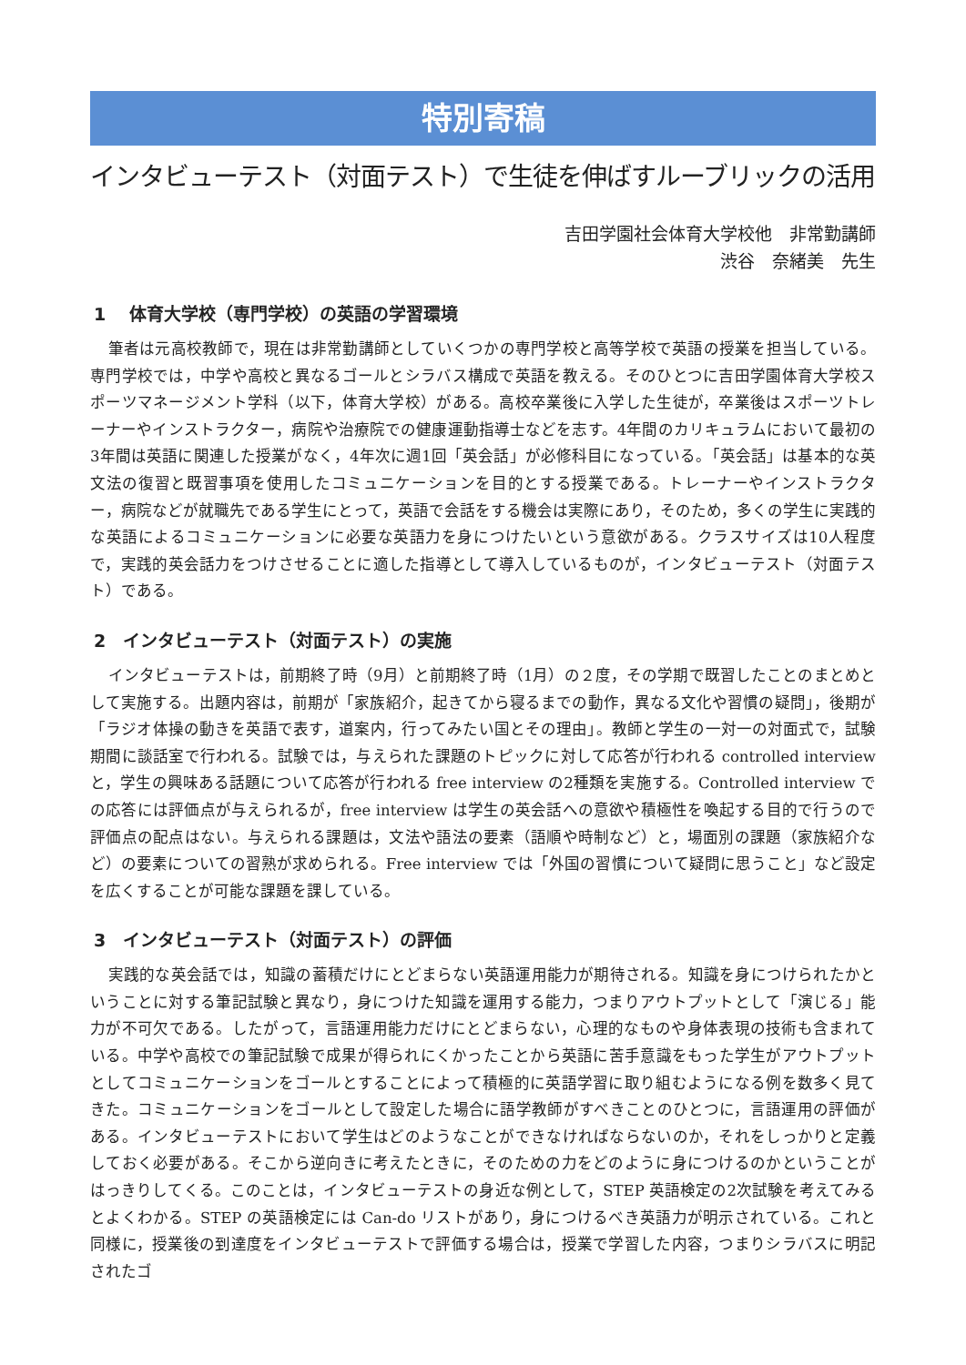特別寄稿
インタビューテスト（対面テスト）で生徒を伸ばすルーブリックの活用
吉田学園社会体育大学校他　非常勤講師
渋谷　奈緒美　先生
1　 体育大学校（専門学校）の英語の学習環境
筆者は元高校教師で，現在は非常勤講師としていくつかの専門学校と高等学校で英語の授業を担当している。専門学校では，中学や高校と異なるゴールとシラバス構成で英語を教える。そのひとつに吉田学園体育大学校スポーツマネージメント学科（以下，体育大学校）がある。高校卒業後に入学した生徒が，卒業後はスポーツトレーナーやインストラクター，病院や治療院での健康運動指導士などを志す。4年間のカリキュラムにおいて最初の3年間は英語に関連した授業がなく，4年次に週1回「英会話」が必修科目になっている。「英会話」は基本的な英文法の復習と既習事項を使用したコミュニケーションを目的とする授業である。トレーナーやインストラクター，病院などが就職先である学生にとって，英語で会話をする機会は実際にあり，そのため，多くの学生に実践的な英語によるコミュニケーションに必要な英語力を身につけたいという意欲がある。クラスサイズは10人程度で，実践的英会話力をつけさせることに適した指導として導入しているものが，インタビューテスト（対面テスト）である。
2　インタビューテスト（対面テスト）の実施
インタビューテストは，前期終了時（9月）と前期終了時（1月）の２度，その学期で既習したことのまとめとして実施する。出題内容は，前期が「家族紹介，起きてから寝るまでの動作，異なる文化や習慣の疑問」，後期が「ラジオ体操の動きを英語で表す，道案内，行ってみたい国とその理由」。教師と学生の一対一の対面式で，試験期間に談話室で行われる。試験では，与えられた課題のトピックに対して応答が行われる controlled interview と，学生の興味ある話題について応答が行われる free interview の2種類を実施する。Controlled interview での応答には評価点が与えられるが，free interview は学生の英会話への意欲や積極性を喚起する目的で行うので評価点の配点はない。与えられる課題は，文法や語法の要素（語順や時制など）と，場面別の課題（家族紹介など）の要素についての習熟が求められる。Free interview では「外国の習慣について疑問に思うこと」など設定を広くすることが可能な課題を課している。
3　インタビューテスト（対面テスト）の評価
実践的な英会話では，知識の蓄積だけにとどまらない英語運用能力が期待される。知識を身につけられたかということに対する筆記試験と異なり，身につけた知識を運用する能力，つまりアウトプットとして「演じる」能力が不可欠である。したがって，言語運用能力だけにとどまらない，心理的なものや身体表現の技術も含まれている。中学や高校での筆記試験で成果が得られにくかったことから英語に苦手意識をもった学生がアウトプットとしてコミュニケーションをゴールとすることによって積極的に英語学習に取り組むようになる例を数多く見てきた。コミュニケーションをゴールとして設定した場合に語学教師がすべきことのひとつに，言語運用の評価がある。インタビューテストにおいて学生はどのようなことができなければならないのか，それをしっかりと定義しておく必要がある。そこから逆向きに考えたときに，そのための力をどのように身につけるのかということがはっきりしてくる。このことは，インタビューテストの身近な例として，STEP 英語検定の2次試験を考えてみるとよくわかる。STEP の英語検定には Can-do リストがあり，身につけるべき英語力が明示されている。これと同様に，授業後の到達度をインタビューテストで評価する場合は，授業で学習した内容，つまりシラバスに明記されたゴ